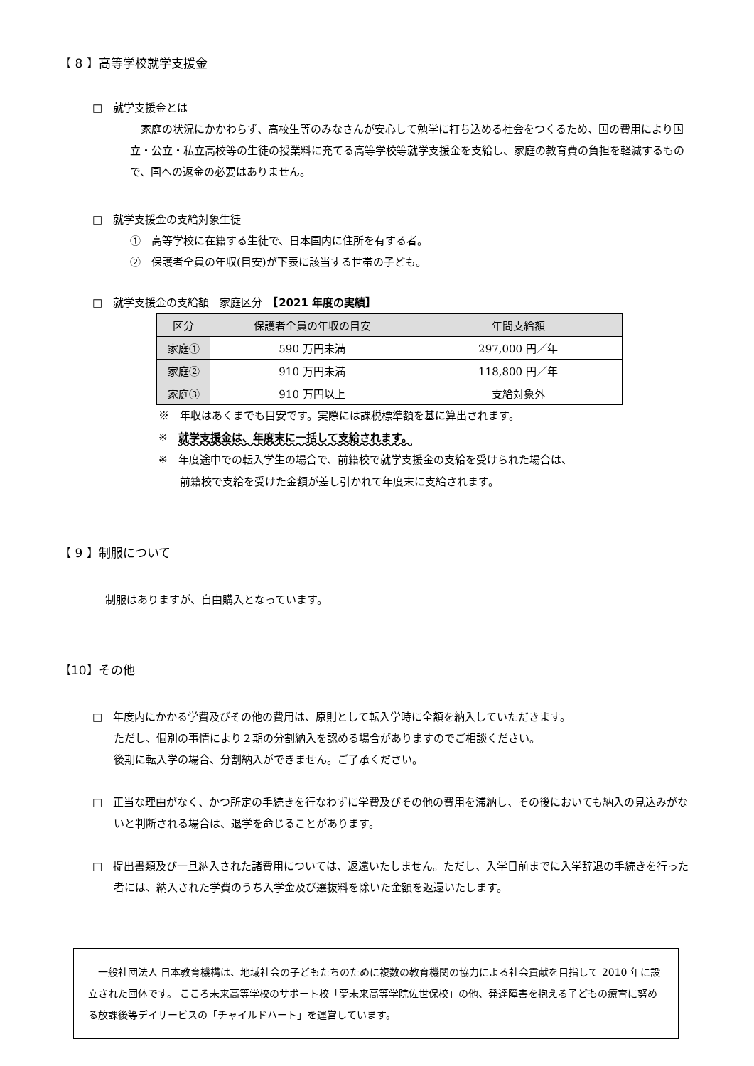【 8 】高等学校就学支援金
□　就学支援金とは
家庭の状況にかかわらず、高校生等のみなさんが安心して勉学に打ち込める社会をつくるため、国の費用により国立・公立・私立高校等の生徒の授業料に充てる高等学校等就学支援金を支給し、家庭の教育費の負担を軽減するもので、国への返金の必要はありません。
□　就学支援金の支給対象生徒
①　高等学校に在籍する生徒で、日本国内に住所を有する者。
②　保護者全員の年収(目安)が下表に該当する世帯の子ども。
□　就学支援金の支給額　家庭区分　【2021 年度の実績】
| 区分 | 保護者全員の年収の目安 | 年間支給額 |
| --- | --- | --- |
| 家庭① | 590 万円未満 | 297,000 円／年 |
| 家庭② | 910 万円未満 | 118,800 円／年 |
| 家庭③ | 910 万円以上 | 支給対象外 |
※　年収はあくまでも目安です。実際には課税標準額を基に算出されます。
※　就学支援金は、年度末に一括して支給されます。
※　年度途中での転入学生の場合で、前籍校で就学支援金の支給を受けられた場合は、
　　前籍校で支給を受けた金額が差し引かれて年度末に支給されます。
【 9 】制服について
制服はありますが、自由購入となっています。
【10】その他
□　年度内にかかる学費及びその他の費用は、原則として転入学時に全額を納入していただきます。
ただし、個別の事情により２期の分割納入を認める場合がありますのでご相談ください。
後期に転入学の場合、分割納入ができません。ご了承ください。
□　正当な理由がなく、かつ所定の手続きを行なわずに学費及びその他の費用を滞納し、その後においても納入の見込みがないと判断される場合は、退学を命じることがあります。
□　提出書類及び一旦納入された諸費用については、返還いたしません。ただし、入学日前までに入学辞退の手続きを行った者には、納入された学費のうち入学金及び選抜料を除いた金額を返還いたします。
　一般社団法人 日本教育機構は、地域社会の子どもたちのために複数の教育機関の協力による社会貢献を目指して 2010 年に設立された団体です。 こころ未来高等学校のサポート校「夢未来高等学院佐世保校」の他、発達障害を抱える子どもの療育に努める放課後等デイサービスの「チャイルドハート」を運営しています。